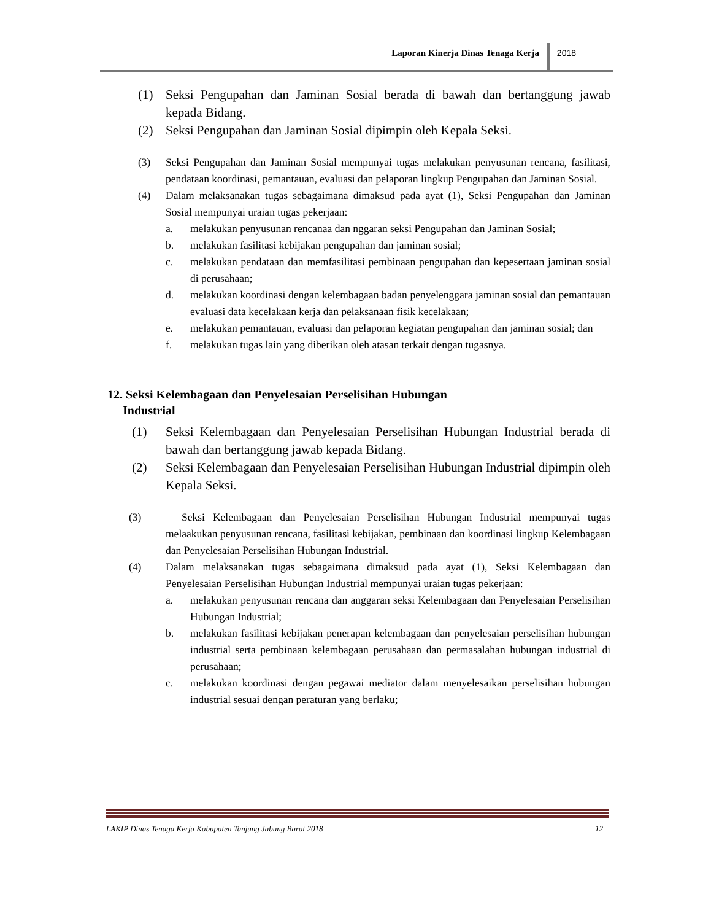Laporan Kinerja Dinas Tenaga Kerja
2018
(1) Seksi Pengupahan dan Jaminan Sosial berada di bawah dan bertanggung jawab kepada Bidang.
(2) Seksi Pengupahan dan Jaminan Sosial dipimpin oleh Kepala Seksi.
(3) Seksi Pengupahan dan Jaminan Sosial mempunyai tugas melakukan penyusunan rencana, fasilitasi, pendataan koordinasi, pemantauan, evaluasi dan pelaporan lingkup Pengupahan dan Jaminan Sosial.
(4) Dalam melaksanakan tugas sebagaimana dimaksud pada ayat (1), Seksi Pengupahan dan Jaminan Sosial mempunyai uraian tugas pekerjaan:
a. melakukan penyusunan rencanaa dan nggaran seksi Pengupahan dan Jaminan Sosial;
b. melakukan fasilitasi kebijakan pengupahan dan jaminan sosial;
c. melakukan pendataan dan memfasilitasi pembinaan pengupahan dan kepesertaan jaminan sosial di perusahaan;
d. melakukan koordinasi dengan kelembagaan badan penyelenggara jaminan sosial dan pemantauan evaluasi data kecelakaan kerja dan pelaksanaan fisik kecelakaan;
e. melakukan pemantauan, evaluasi dan pelaporan kegiatan pengupahan dan jaminan sosial; dan
f. melakukan tugas lain yang diberikan oleh atasan terkait dengan tugasnya.
12. Seksi Kelembagaan dan Penyelesaian Perselisihan Hubungan
Industrial
(1) Seksi Kelembagaan dan Penyelesaian Perselisihan Hubungan Industrial berada di bawah dan bertanggung jawab kepada Bidang.
(2) Seksi Kelembagaan dan Penyelesaian Perselisihan Hubungan Industrial dipimpin oleh Kepala Seksi.
(3) Seksi Kelembagaan dan Penyelesaian Perselisihan Hubungan Industrial mempunyai tugas melaakukan penyusunan rencana, fasilitasi kebijakan, pembinaan dan koordinasi lingkup Kelembagaan dan Penyelesaian Perselisihan Hubungan Industrial.
(4) Dalam melaksanakan tugas sebagaimana dimaksud pada ayat (1), Seksi Kelembagaan dan Penyelesaian Perselisihan Hubungan Industrial mempunyai uraian tugas pekerjaan:
a. melakukan penyusunan rencana dan anggaran seksi Kelembagaan dan Penyelesaian Perselisihan Hubungan Industrial;
b. melakukan fasilitasi kebijakan penerapan kelembagaan dan penyelesaian perselisihan hubungan industrial serta pembinaan kelembagaan perusahaan dan permasalahan hubungan industrial di perusahaan;
c. melakukan koordinasi dengan pegawai mediator dalam menyelesaikan perselisihan hubungan industrial sesuai dengan peraturan yang berlaku;
LAKIP Dinas Tenaga Kerja Kabupaten Tanjung Jabung Barat 2018 12